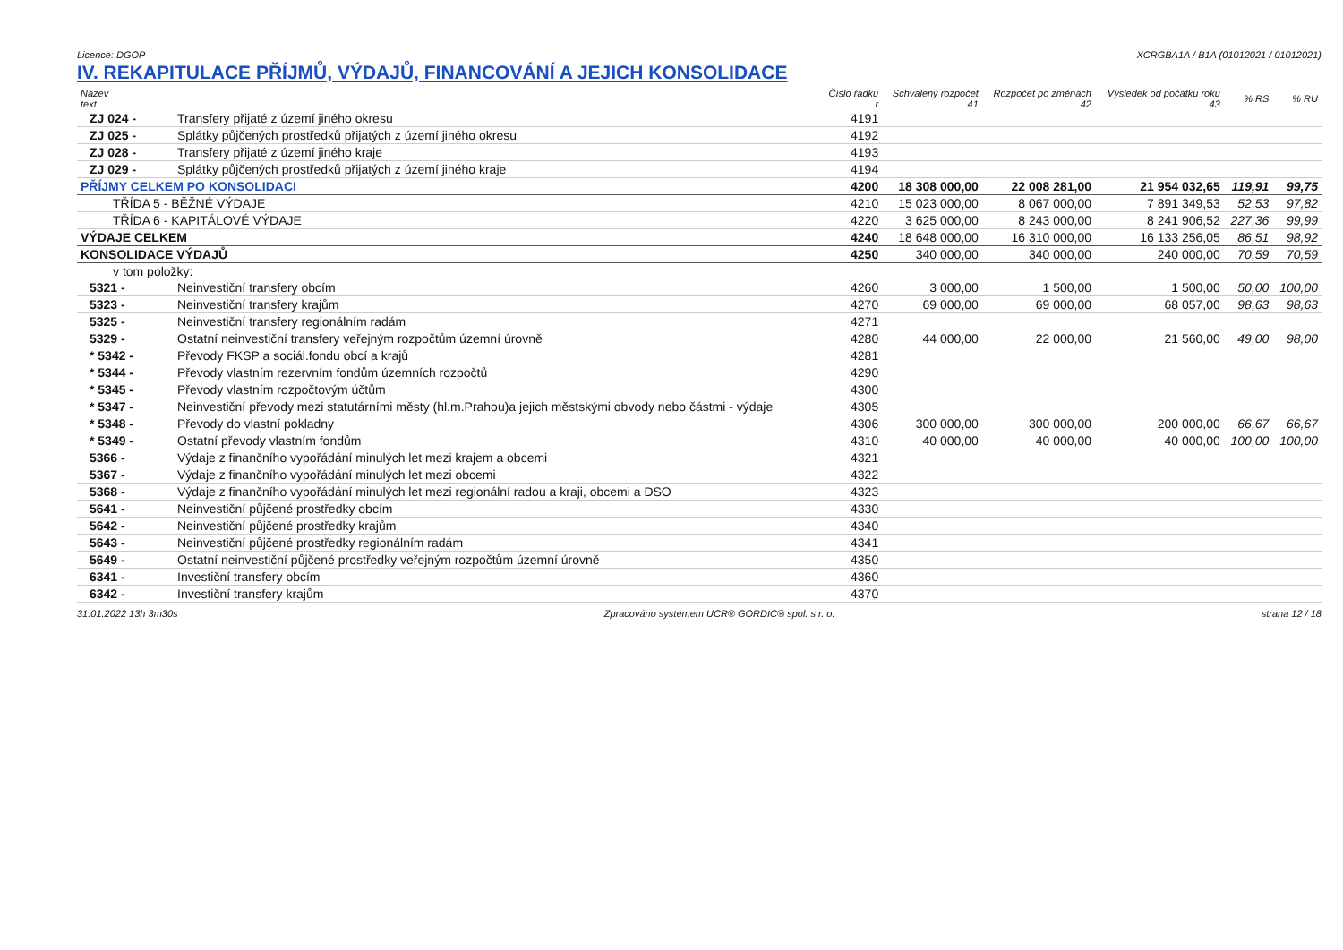Licence: DGOP XCRGBA1A / B1A (01012021 / 01012021)
IV. REKAPITULACE PŘÍJMŮ, VÝDAJŮ, FINANCOVÁNÍ A JEJICH KONSOLIDACE
| Název text | | Číslo řádku r | Schválený rozpočet 41 | Rozpočet po změnách 42 | Výsledek od počátku roku 43 | % RS | % RU |
| --- | --- | --- | --- | --- | --- | --- | --- |
| ZJ 024 - | Transfery přijaté z území jiného okresu | 4191 | | | | | |
| ZJ 025 - | Splátky půjčených prostředků přijatých z území jiného okresu | 4192 | | | | | |
| ZJ 028 - | Transfery přijaté z území jiného kraje | 4193 | | | | | |
| ZJ 029 - | Splátky půjčených prostředků přijatých z území jiného kraje | 4194 | | | | | |
| PŘÍJMY CELKEM PO KONSOLIDACI | | 4200 | 18 308 000,00 | 22 008 281,00 | 21 954 032,65 | 119,91 | 99,75 |
| TŘÍDA 5 - BĚŽNÉ VÝDAJE | | 4210 | 15 023 000,00 | 8 067 000,00 | 7 891 349,53 | 52,53 | 97,82 |
| TŘÍDA 6 - KAPITÁLOVÉ VÝDAJE | | 4220 | 3 625 000,00 | 8 243 000,00 | 8 241 906,52 | 227,36 | 99,99 |
| VÝDAJE CELKEM | | 4240 | 18 648 000,00 | 16 310 000,00 | 16 133 256,05 | 86,51 | 98,92 |
| KONSOLIDACE VÝDAJŮ | | 4250 | 340 000,00 | 340 000,00 | 240 000,00 | 70,59 | 70,59 |
| v tom položky: | | | | | | | |
| 5321 - | Neinvestiční transfery obcím | 4260 | 3 000,00 | 1 500,00 | 1 500,00 | 50,00 | 100,00 |
| 5323 - | Neinvestiční transfery krajům | 4270 | 69 000,00 | 69 000,00 | 68 057,00 | 98,63 | 98,63 |
| 5325 - | Neinvestiční transfery regionálním radám | 4271 | | | | | |
| 5329 - | Ostatní neinvestiční transfery veřejným rozpočtům územní úrovně | 4280 | 44 000,00 | 22 000,00 | 21 560,00 | 49,00 | 98,00 |
| * 5342 - | Převody FKSP a sociál.fondu obcí a krajů | 4281 | | | | | |
| * 5344 - | Převody vlastním rezervním fondům územních rozpočtů | 4290 | | | | | |
| * 5345 - | Převody vlastním rozpočtovým účtům | 4300 | | | | | |
| * 5347 - | Neinvestiční převody mezi statutárními městy (hl.m.Prahou)a jejich městskými obvody nebo částmi - výdaje | 4305 | | | | | |
| * 5348 - | Převody do vlastní pokladny | 4306 | 300 000,00 | 300 000,00 | 200 000,00 | 66,67 | 66,67 |
| * 5349 - | Ostatní převody vlastním fondům | 4310 | 40 000,00 | 40 000,00 | 40 000,00 | 100,00 | 100,00 |
| 5366 - | Výdaje z finančního vypořádání minulých let mezi krajem a obcemi | 4321 | | | | | |
| 5367 - | Výdaje z finančního vypořádání minulých let mezi obcemi | 4322 | | | | | |
| 5368 - | Výdaje z finančního vypořádání minulých let mezi regionální radou a kraji, obcemi a DSO | 4323 | | | | | |
| 5641 - | Neinvestiční půjčené prostředky obcím | 4330 | | | | | |
| 5642 - | Neinvestiční půjčené prostředky krajům | 4340 | | | | | |
| 5643 - | Neinvestiční půjčené prostředky regionálním radám | 4341 | | | | | |
| 5649 - | Ostatní neinvestiční půjčené prostředky veřejným rozpočtům územní úrovně | 4350 | | | | | |
| 6341 - | Investiční transfery obcím | 4360 | | | | | |
| 6342 - | Investiční transfery krajům | 4370 | | | | | |
31.01.2022 13h 3m30s Zpracováno systémem UCR® GORDIC® spol. s r. o. strana 12 / 18